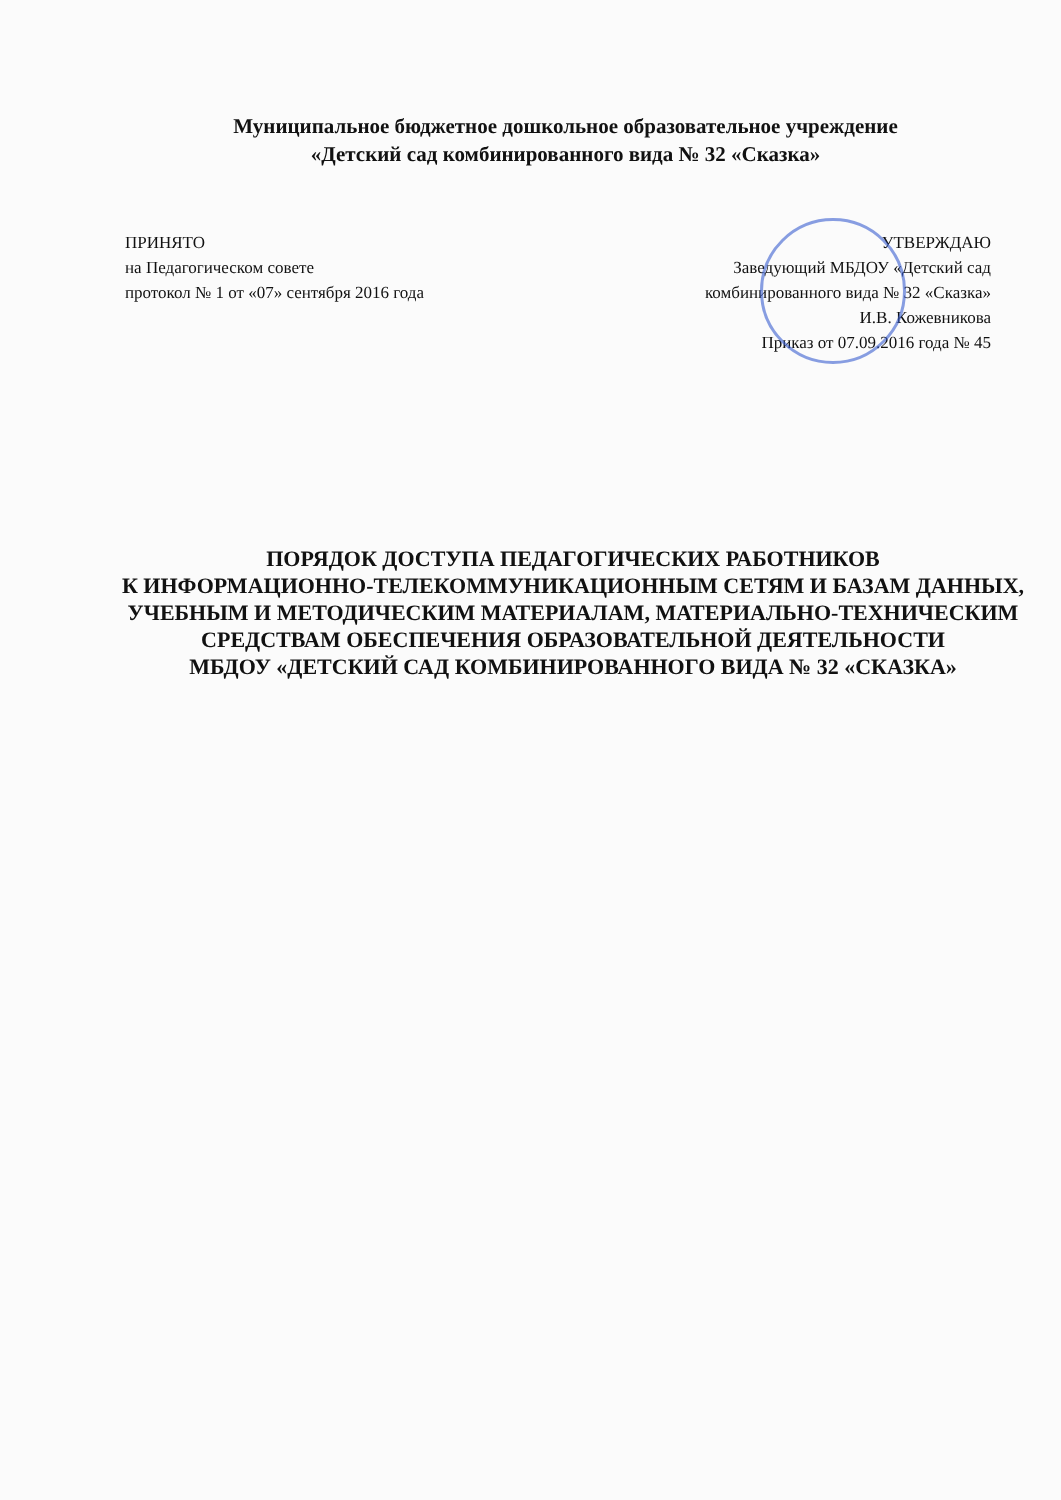Муниципальное бюджетное дошкольное образовательное учреждение
«Детский сад комбинированного вида № 32 «Сказка»
ПРИНЯТО
на Педагогическом совете
протокол № 1 от «07» сентября 2016 года
УТВЕРЖДАЮ
Заведующий МБДОУ «Детский сад
комбинированного вида № 32 «Сказка»
И.В. Кожевникова
Приказ от 07.09.2016 года № 45
ПОРЯДОК ДОСТУПА ПЕДАГОГИЧЕСКИХ РАБОТНИКОВ
К ИНФОРМАЦИОННО-ТЕЛЕКОММУНИКАЦИОННЫМ СЕТЯМ И БАЗАМ ДАННЫХ, УЧЕБНЫМ И МЕТОДИЧЕСКИМ МАТЕРИАЛАМ, МАТЕРИАЛЬНО-ТЕХНИЧЕСКИМ СРЕДСТВАМ ОБЕСПЕЧЕНИЯ ОБРАЗОВАТЕЛЬНОЙ ДЕЯТЕЛЬНОСТИ
МБДОУ «ДЕТСКИЙ САД КОМБИНИРОВАННОГО ВИДА № 32 «СКАЗКА»